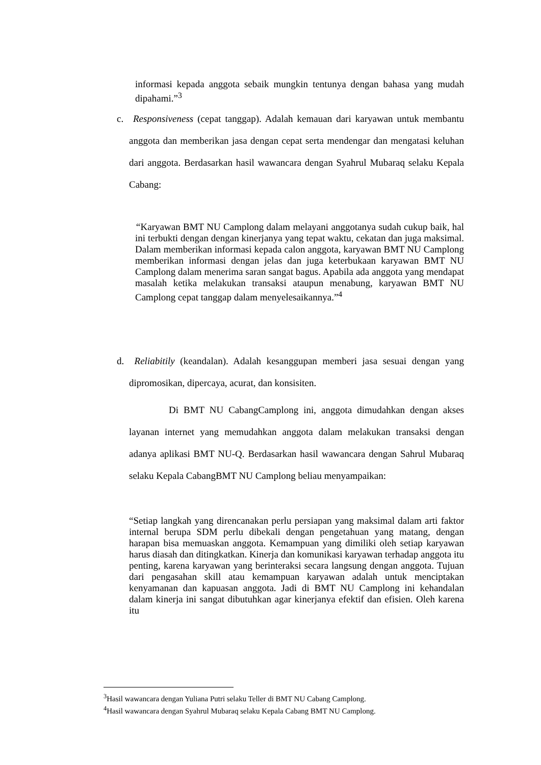informasi kepada anggota sebaik mungkin tentunya dengan bahasa yang mudah dipahami.”<sup>3</sup>
c. Responsiveness (cepat tanggap). Adalah kemauan dari karyawan untuk membantu anggota dan memberikan jasa dengan cepat serta mendengar dan mengatasi keluhan dari anggota. Berdasarkan hasil wawancara dengan Syahrul Mubaraq selaku Kepala Cabang:
“Karyawan BMT NU Camplong dalam melayani anggotanya sudah cukup baik, hal ini terbukti dengan dengan kinerjanya yang tepat waktu, cekatan dan juga maksimal. Dalam memberikan informasi kepada calon anggota, karyawan BMT NU Camplong memberikan informasi dengan jelas dan juga keterbukaan karyawan BMT NU Camplong dalam menerima saran sangat bagus. Apabila ada anggota yang mendapat masalah ketika melakukan transaksi ataupun menabung, karyawan BMT NU Camplong cepat tanggap dalam menyelesaikannya.”<sup>4</sup>
d. Reliabitily (keandalan). Adalah kesanggupan memberi jasa sesuai dengan yang dipromosikan, dipercaya, acurat, dan konsisiten.
Di BMT NU CabangCamplong ini, anggota dimudahkan dengan akses layanan internet yang memudahkan anggota dalam melakukan transaksi dengan adanya aplikasi BMT NU-Q. Berdasarkan hasil wawancara dengan Sahrul Mubaraq selaku Kepala CabangBMT NU Camplong beliau menyampaikan:
“Setiap langkah yang direncanakan perlu persiapan yang maksimal dalam arti faktor internal berupa SDM perlu dibekali dengan pengetahuan yang matang, dengan harapan bisa memuaskan anggota. Kemampuan yang dimiliki oleh setiap karyawan harus diasah dan ditingkatkan. Kinerja dan komunikasi karyawan terhadap anggota itu penting, karena karyawan yang berinteraksi secara langsung dengan anggota. Tujuan dari pengasahan skill atau kemampuan karyawan adalah untuk menciptakan kenyamanan dan kapuasan anggota. Jadi di BMT NU Camplong ini kehandalan dalam kinerja ini sangat dibutuhkan agar kinerjanya efektif dan efisien. Oleh karena itu
<sup>3</sup> Hasil wawancara dengan Yuliana Putri selaku Teller di BMT NU Cabang Camplong.
<sup>4</sup> Hasil wawancara dengan Syahrul Mubaraq selaku Kepala Cabang BMT NU Camplong.